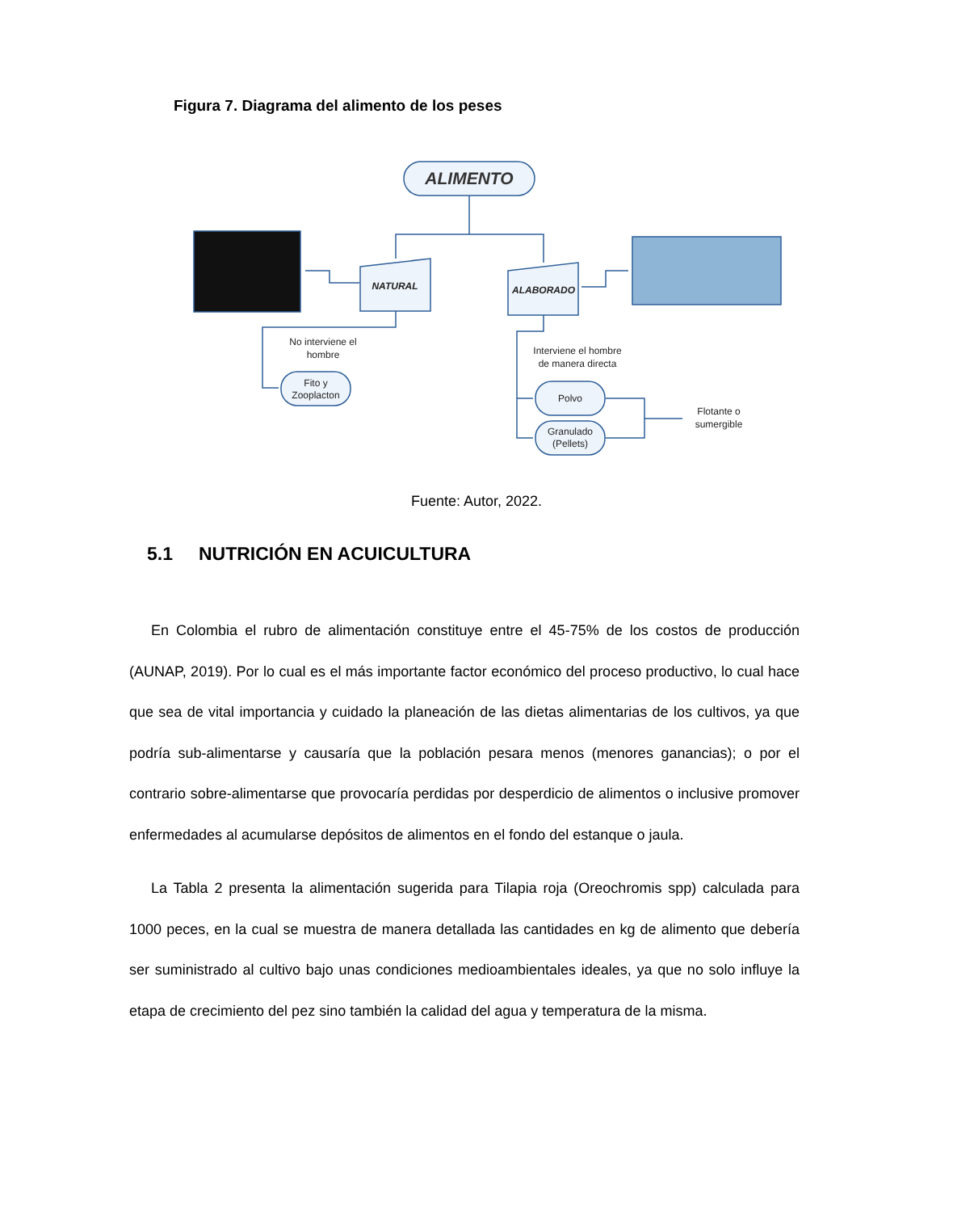Figura 7. Diagrama del alimento de los peses
ALIMENTO
NATURAL
ALABORADO
No interviene el
hombre
Fito y
Zooplacton
Interviene el hombre
de manera directa
Polvo
Granulado
(Pellets)
Flotante o
sumergible
Fuente: Autor, 2022.
5.1 NUTRICIÓN EN ACUICULTURA
En Colombia el rubro de alimentación constituye entre el 45-75% de los costos de producción (AUNAP, 2019). Por lo cual es el más importante factor económico del proceso productivo, lo cual hace que sea de vital importancia y cuidado la planeación de las dietas alimentarias de los cultivos, ya que podría sub-alimentarse y causaría que la población pesara menos (menores ganancias); o por el contrario sobre-alimentarse que provocaría perdidas por desperdicio de alimentos o inclusive promover enfermedades al acumularse depósitos de alimentos en el fondo del estanque o jaula.
La Tabla 2 presenta la alimentación sugerida para Tilapia roja (Oreochromis spp) calculada para 1000 peces, en la cual se muestra de manera detallada las cantidades en kg de alimento que debería ser suministrado al cultivo bajo unas condiciones medioambientales ideales, ya que no solo influye la etapa de crecimiento del pez sino también la calidad del agua y temperatura de la misma.